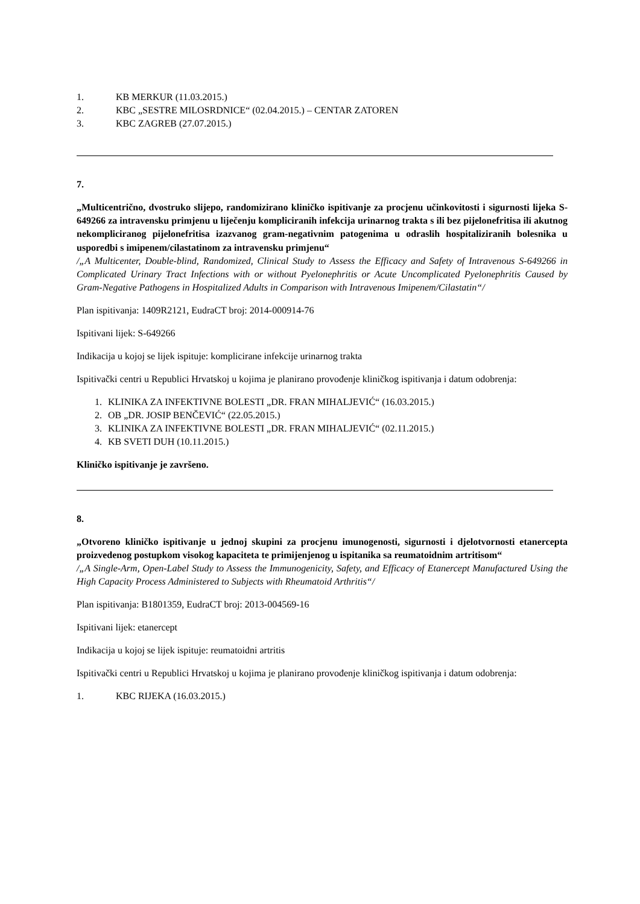1. KB MERKUR (11.03.2015.)
2. KBC „SESTRE MILOSRDNICE“ (02.04.2015.) – CENTAR ZATOREN
3. KBC ZAGREB (27.07.2015.)
7.
„Multicentrično, dvostruko slijepo, randomizirano kliničko ispitivanje za procjenu učinkovitosti i sigurnosti lijeka S-649266 za intravensku primjenu u liječenju kompliciranih infekcija urinarnog trakta s ili bez pijelonefritisa ili akutnog nekompliciranog pijelonefritisa izazvanog gram-negativnim patogenima u odraslih hospitaliziranih bolesnika u usporedbi s imipenem/cilastatinom za intravensku primjenu“
/„A Multicenter, Double-blind, Randomized, Clinical Study to Assess the Efficacy and Safety of Intravenous S-649266 in Complicated Urinary Tract Infections with or without Pyelonephritis or Acute Uncomplicated Pyelonephritis Caused by Gram-Negative Pathogens in Hospitalized Adults in Comparison with Intravenous Imipenem/Cilastatin“/
Plan ispitivanja: 1409R2121, EudraCT broj: 2014-000914-76
Ispitivani lijek: S-649266
Indikacija u kojoj se lijek ispituje: komplicirane infekcije urinarnog trakta
Ispitivački centri u Republici Hrvatskoj u kojima je planirano provođenje kliničkog ispitivanja i datum odobrenja:
1. KLINIKA ZA INFEKTIVNE BOLESTI „DR. FRAN MIHALJEVIĆ“ (16.03.2015.)
2. OB „DR. JOSIP BENČEVIĆ“ (22.05.2015.)
3. KLINIKA ZA INFEKTIVNE BOLESTI „DR. FRAN MIHALJEVIĆ“ (02.11.2015.)
4. KB SVETI DUH (10.11.2015.)
Kliničko ispitivanje je završeno.
8.
„Otvoreno kliničko ispitivanje u jednoj skupini za procjenu imunogenosti, sigurnosti i djelotvornosti etanercepta proizvedenog postupkom visokog kapaciteta te primijenjenog u ispitanika sa reumatoidnim artritisom“
/„A Single-Arm, Open-Label Study to Assess the Immunogenicity, Safety, and Efficacy of Etanercept Manufactured Using the High Capacity Process Administered to Subjects with Rheumatoid Arthritis“/
Plan ispitivanja: B1801359, EudraCT broj: 2013-004569-16
Ispitivani lijek: etanercept
Indikacija u kojoj se lijek ispituje: reumatoidni artritis
Ispitivački centri u Republici Hrvatskoj u kojima je planirano provođenje kliničkog ispitivanja i datum odobrenja:
1. KBC RIJEKA (16.03.2015.)